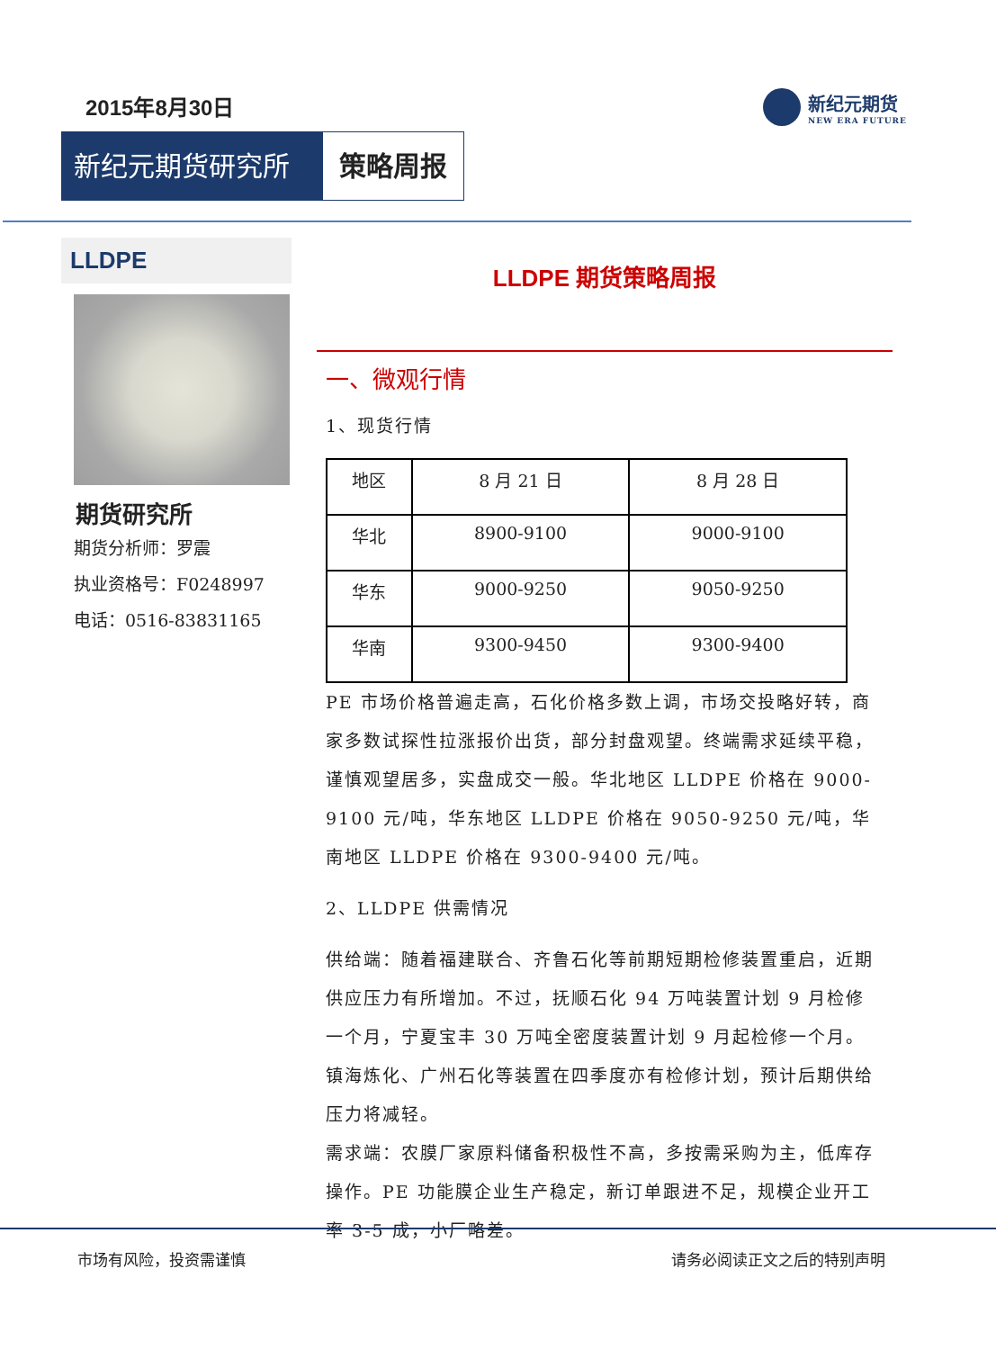2015年8月30日 新纪元期货
NEW ERA FUTURE
新纪元期货研究所
策略周报
LLDPE
期货研究所
期货分析师：罗震
执业资格号：F0248997
电话：0516-83831165
LLDPE 期货策略周报
一、微观行情
1、现货行情
| 地区 | 8 月 21 日 | 8 月 28 日 |
| 华北 | 8900-9100 | 9000-9100 |
| 华东 | 9000-9250 | 9050-9250 |
| 华南 | 9300-9450 | 9300-9400 |
PE 市场价格普遍走高，石化价格多数上调，市场交投略好转，商家多数试探性拉涨报价出货，部分封盘观望。终端需求延续平稳，谨慎观望居多，实盘成交一般。华北地区 LLDPE 价格在 9000-9100 元/吨，华东地区 LLDPE 价格在 9050-9250 元/吨，华南地区 LLDPE 价格在 9300-9400 元/吨。
2、LLDPE 供需情况
供给端：随着福建联合、齐鲁石化等前期短期检修装置重启，近期供应压力有所增加。不过，抚顺石化 94 万吨装置计划 9 月检修一个月，宁夏宝丰 30 万吨全密度装置计划 9 月起检修一个月。镇海炼化、广州石化等装置在四季度亦有检修计划，预计后期供给压力将减轻。
需求端：农膜厂家原料储备积极性不高，多按需采购为主，低库存操作。PE 功能膜企业生产稳定，新订单跟进不足，规模企业开工率 3-5 成，小厂略差。
市场有风险，投资需谨慎 请务必阅读正文之后的特别声明